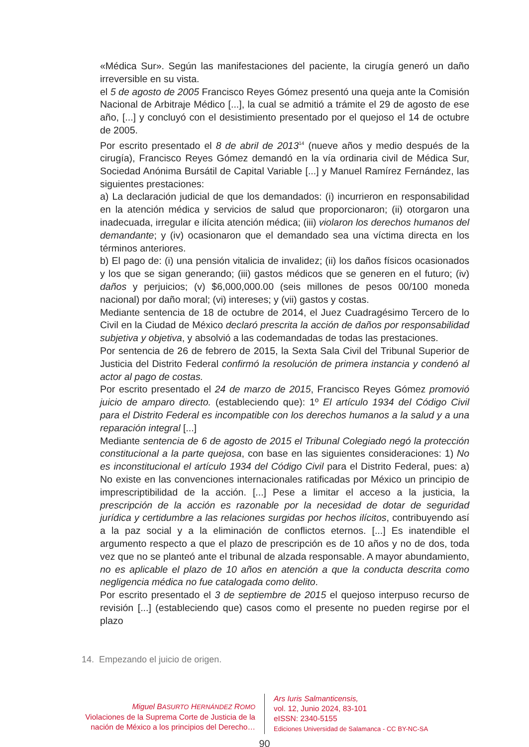«Médica Sur». Según las manifestaciones del paciente, la cirugía generó un daño irreversible en su vista.
el 5 de agosto de 2005 Francisco Reyes Gómez presentó una queja ante la Comisión Nacional de Arbitraje Médico [...], la cual se admitió a trámite el 29 de agosto de ese año, [...] y concluyó con el desistimiento presentado por el quejoso el 14 de octubre de 2005.
Por escrito presentado el 8 de abril de 2013<sup>14</sup> (nueve años y medio después de la cirugía), Francisco Reyes Gómez demandó en la vía ordinaria civil de Médica Sur, Sociedad Anónima Bursátil de Capital Variable [...] y Manuel Ramírez Fernández, las siguientes prestaciones:
a) La declaración judicial de que los demandados: (i) incurrieron en responsabilidad en la atención médica y servicios de salud que proporcionaron; (ii) otorgaron una inadecuada, irregular e ilícita atención médica; (iii) violaron los derechos humanos del demandante; y (iv) ocasionaron que el demandado sea una víctima directa en los términos anteriores.
b) El pago de: (i) una pensión vitalicia de invalidez; (ii) los daños físicos ocasionados y los que se sigan generando; (iii) gastos médicos que se generen en el futuro; (iv) daños y perjuicios; (v) $6,000,000.00 (seis millones de pesos 00/100 moneda nacional) por daño moral; (vi) intereses; y (vii) gastos y costas.
Mediante sentencia de 18 de octubre de 2014, el Juez Cuadragésimo Tercero de lo Civil en la Ciudad de México declaró prescrita la acción de daños por responsabilidad subjetiva y objetiva, y absolvió a las codemandadas de todas las prestaciones.
Por sentencia de 26 de febrero de 2015, la Sexta Sala Civil del Tribunal Superior de Justicia del Distrito Federal confirmó la resolución de primera instancia y condenó al actor al pago de costas.
Por escrito presentado el 24 de marzo de 2015, Francisco Reyes Gómez promovió juicio de amparo directo. (estableciendo que): 1º El artículo 1934 del Código Civil para el Distrito Federal es incompatible con los derechos humanos a la salud y a una reparación integral [...]
Mediante sentencia de 6 de agosto de 2015 el Tribunal Colegiado negó la protección constitucional a la parte quejosa, con base en las siguientes consideraciones: 1) No es inconstitucional el artículo 1934 del Código Civil para el Distrito Federal, pues: a) No existe en las convenciones internacionales ratificadas por México un principio de imprescriptibilidad de la acción. [...] Pese a limitar el acceso a la justicia, la prescripción de la acción es razonable por la necesidad de dotar de seguridad jurídica y certidumbre a las relaciones surgidas por hechos ilícitos, contribuyendo así a la paz social y a la eliminación de conflictos eternos. [...] Es inatendible el argumento respecto a que el plazo de prescripción es de 10 años y no de dos, toda vez que no se planteó ante el tribunal de alzada responsable. A mayor abundamiento, no es aplicable el plazo de 10 años en atención a que la conducta descrita como negligencia médica no fue catalogada como delito.
Por escrito presentado el 3 de septiembre de 2015 el quejoso interpuso recurso de revisión [...] (estableciendo que) casos como el presente no pueden regirse por el plazo
14. Empezando el juicio de origen.
Miguel BASURTO HERNÁNDEZ ROMO
Violaciones de la Suprema Corte de Justicia de la nación de México a los principios del Derecho…
Ars Iuris Salmanticensis,
vol. 12, Junio 2024, 83-101
eISSN: 2340-5155
Ediciones Universidad de Salamanca - CC BY-NC-SA
90